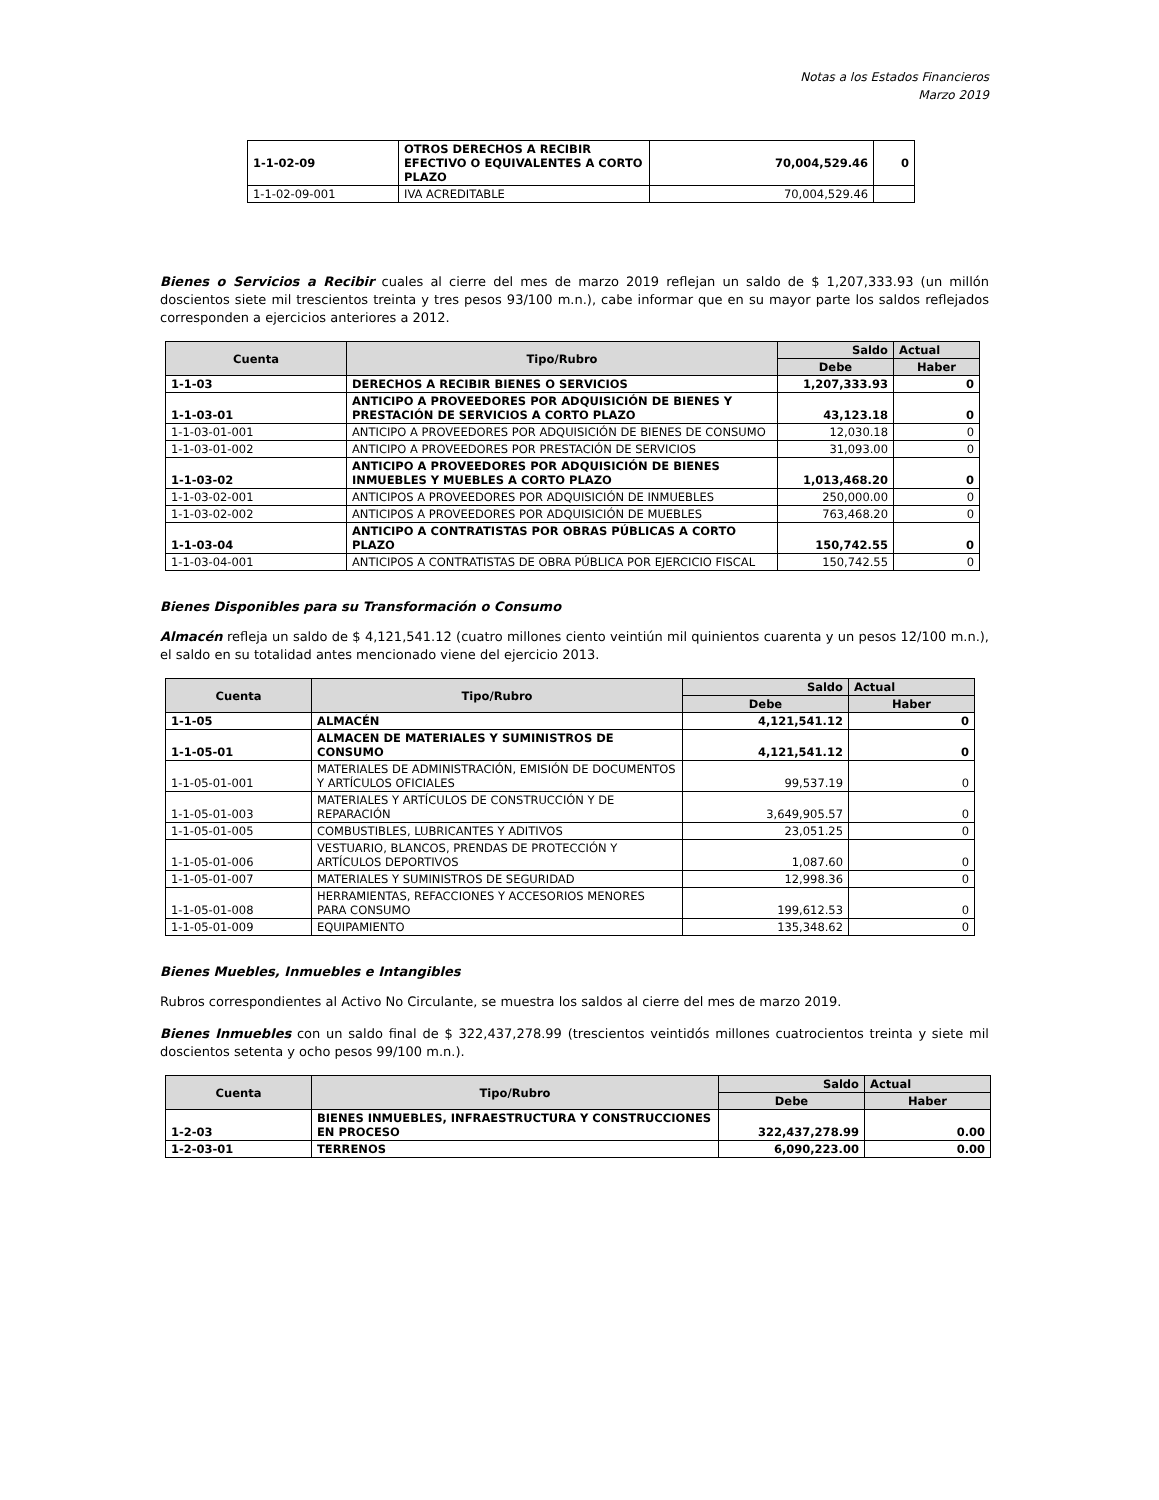Notas a los Estados Financieros
Marzo 2019
| 1-1-02-09 | OTROS DERECHOS A RECIBIR EFECTIVO O EQUIVALENTES A CORTO PLAZO | 70,004,529.46 | 0 |
| 1-1-02-09-001 | IVA ACREDITABLE | 70,004,529.46 | |
Bienes o Servicios a Recibir cuales al cierre del mes de marzo 2019 reflejan un saldo de $ 1,207,333.93 (un millón doscientos siete mil trescientos treinta y tres pesos 93/100 m.n.), cabe informar que en su mayor parte los saldos reflejados corresponden a ejercicios anteriores a 2012.
| Cuenta | Tipo/Rubro | Saldo | Actual |
| --- | --- | --- | --- |
| | | Debe | Haber |
| 1-1-03 | DERECHOS A RECIBIR BIENES O SERVICIOS | 1,207,333.93 | 0 |
| 1-1-03-01 | ANTICIPO A PROVEEDORES POR ADQUISICIÓN DE BIENES Y PRESTACIÓN DE SERVICIOS A CORTO PLAZO | 43,123.18 | 0 |
| 1-1-03-01-001 | ANTICIPO A PROVEEDORES POR ADQUISICIÓN DE BIENES DE CONSUMO | 12,030.18 | 0 |
| 1-1-03-01-002 | ANTICIPO A PROVEEDORES POR PRESTACIÓN DE SERVICIOS | 31,093.00 | 0 |
| 1-1-03-02 | ANTICIPO A PROVEEDORES POR ADQUISICIÓN DE BIENES INMUEBLES Y MUEBLES A CORTO PLAZO | 1,013,468.20 | 0 |
| 1-1-03-02-001 | ANTICIPOS A PROVEEDORES POR ADQUISICIÓN DE INMUEBLES | 250,000.00 | 0 |
| 1-1-03-02-002 | ANTICIPOS A PROVEEDORES POR ADQUISICIÓN DE MUEBLES | 763,468.20 | 0 |
| 1-1-03-04 | ANTICIPO A CONTRATISTAS POR OBRAS PÚBLICAS A CORTO PLAZO | 150,742.55 | 0 |
| 1-1-03-04-001 | ANTICIPOS A CONTRATISTAS DE OBRA PÚBLICA POR EJERCICIO FISCAL | 150,742.55 | 0 |
Bienes Disponibles para su Transformación o Consumo
Almacén refleja un saldo de $ 4,121,541.12 (cuatro millones ciento veintiún mil quinientos cuarenta y un pesos 12/100 m.n.), el saldo en su totalidad antes mencionado viene del ejercicio 2013.
| Cuenta | Tipo/Rubro | Saldo | Actual |
| --- | --- | --- | --- |
| | | Debe | Haber |
| 1-1-05 | ALMACÉN | 4,121,541.12 | 0 |
| 1-1-05-01 | ALMACEN DE MATERIALES Y SUMINISTROS DE CONSUMO | 4,121,541.12 | 0 |
| 1-1-05-01-001 | MATERIALES DE ADMINISTRACIÓN, EMISIÓN DE DOCUMENTOS Y ARTÍCULOS OFICIALES | 99,537.19 | 0 |
| 1-1-05-01-003 | MATERIALES Y ARTÍCULOS DE CONSTRUCCIÓN Y DE REPARACIÓN | 3,649,905.57 | 0 |
| 1-1-05-01-005 | COMBUSTIBLES, LUBRICANTES Y ADITIVOS | 23,051.25 | 0 |
| 1-1-05-01-006 | VESTUARIO, BLANCOS, PRENDAS DE PROTECCIÓN Y ARTÍCULOS DEPORTIVOS | 1,087.60 | 0 |
| 1-1-05-01-007 | MATERIALES Y SUMINISTROS DE SEGURIDAD | 12,998.36 | 0 |
| 1-1-05-01-008 | HERRAMIENTAS, REFACCIONES Y ACCESORIOS MENORES PARA CONSUMO | 199,612.53 | 0 |
| 1-1-05-01-009 | EQUIPAMIENTO | 135,348.62 | 0 |
Bienes Muebles, Inmuebles e Intangibles
Rubros correspondientes al Activo No Circulante, se muestra los saldos al cierre del mes de marzo 2019.
Bienes Inmuebles con un saldo final de $ 322,437,278.99 (trescientos veintidós millones cuatrocientos treinta y siete mil doscientos setenta y ocho pesos 99/100 m.n.).
| Cuenta | Tipo/Rubro | Saldo | Actual |
| --- | --- | --- | --- |
| | | Debe | Haber |
| 1-2-03 | BIENES INMUEBLES, INFRAESTRUCTURA Y CONSTRUCCIONES EN PROCESO | 322,437,278.99 | 0.00 |
| 1-2-03-01 | TERRENOS | 6,090,223.00 | 0.00 |